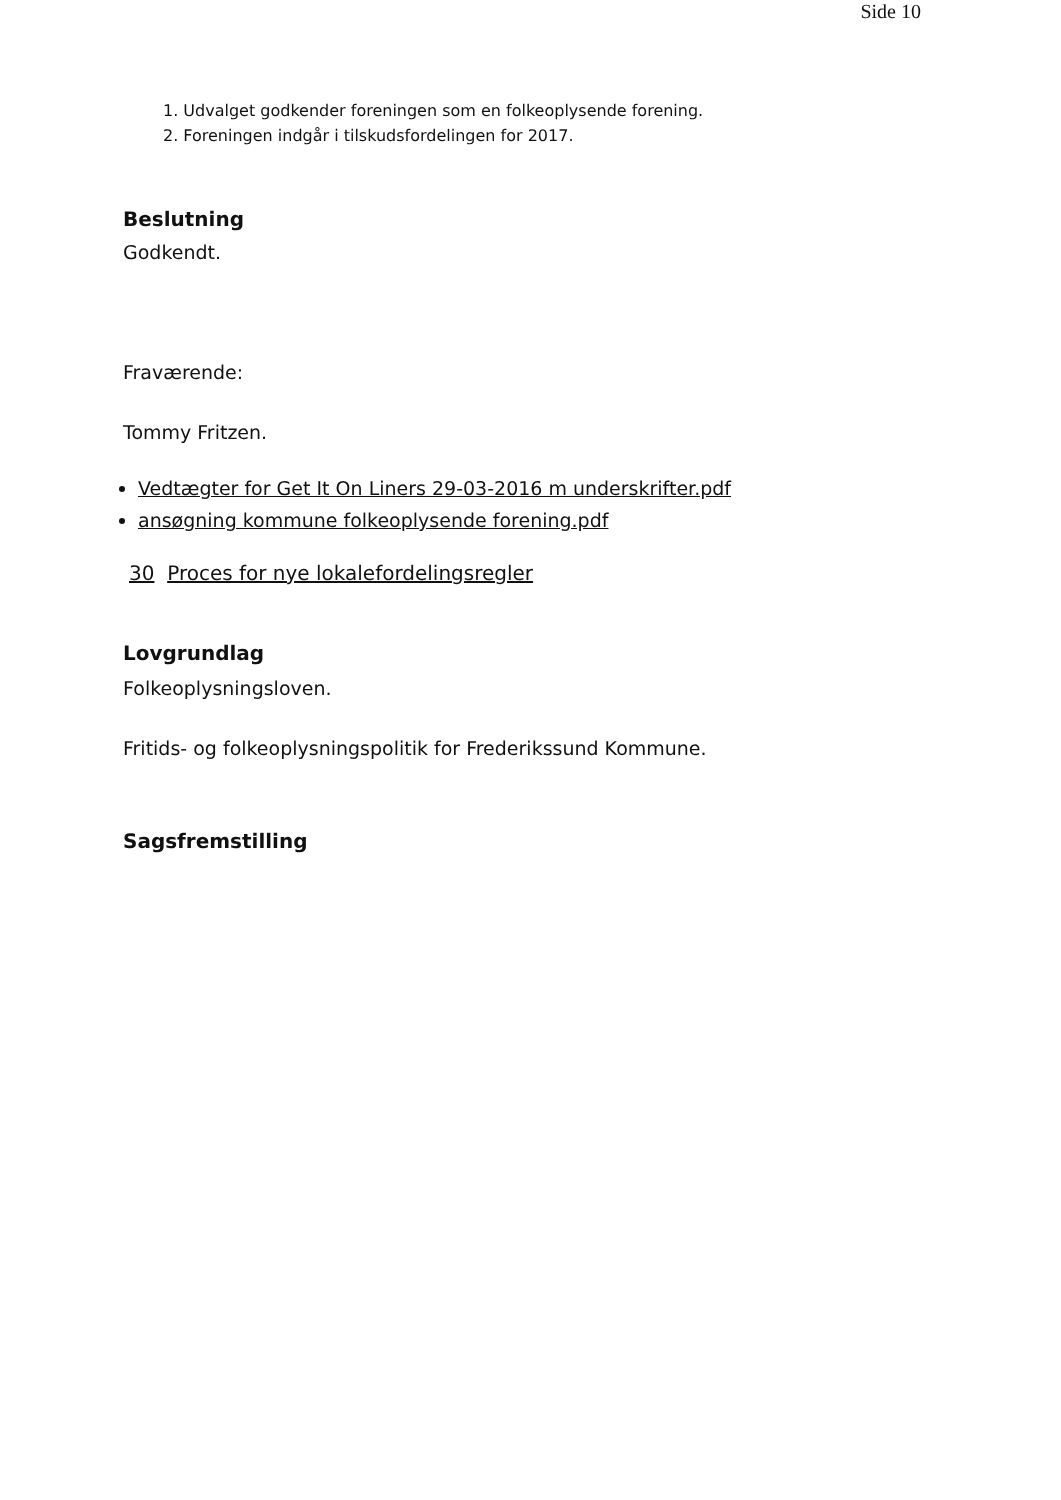Side 10
1. Udvalget godkender foreningen som en folkeoplysende forening.
2. Foreningen indgår i tilskudsfordelingen for 2017.
Beslutning
Godkendt.
Fraværende:
Tommy Fritzen.
Vedtægter for Get It On Liners 29-03-2016 m underskrifter.pdf
ansøgning kommune folkeoplysende forening.pdf
30 Proces for nye lokalefordelingsregler
Lovgrundlag
Folkeoplysningsloven.
Fritids- og folkeoplysningspolitik for Frederikssund Kommune.
Sagsfremstilling